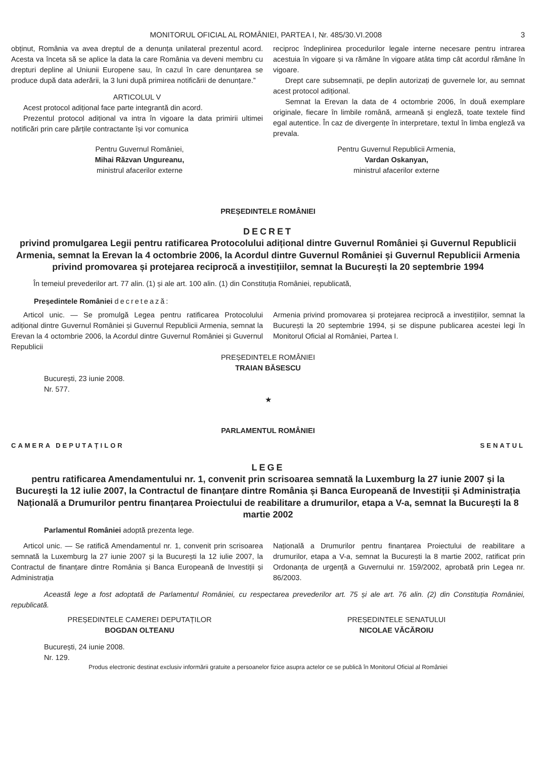MONITORUL OFICIAL AL ROMÂNIEI, PARTEA I, Nr. 485/30.VI.2008 3
obținut, România va avea dreptul de a denunța unilateral prezentul acord. Acesta va înceta să se aplice la data la care România va deveni membru cu drepturi depline al Uniunii Europene sau, în cazul în care denunțarea se produce după data aderării, la 3 luni după primirea notificării de denunțare.”
ARTICOLUL V
Acest protocol adițional face parte integrantă din acord.
Prezentul protocol adițional va intra în vigoare la data primirii ultimei notificări prin care părțile contractante își vor comunica
reciproc îndeplinirea procedurilor legale interne necesare pentru intrarea acestuia în vigoare și va rămâne în vigoare atâta timp cât acordul rămâne în vigoare.
Drept care subsemnații, pe deplin autorizați de guvernele lor, au semnat acest protocol adițional.
Semnat la Erevan la data de 4 octombrie 2006, în două exemplare originale, fiecare în limbile română, armeană și engleză, toate textele fiind egal autentice. În caz de divergențe în interpretare, textul în limba engleză va prevala.
Pentru Guvernul României,
Mihai Răzvan Ungureanu,
ministrul afacerilor externe
Pentru Guvernul Republicii Armenia,
Vardan Oskanyan,
ministrul afacerilor externe
PREȘEDINTELE ROMÂNIEI
DECRET
privind promulgarea Legii pentru ratificarea Protocolului adițional dintre Guvernul României și Guvernul Republicii Armenia, semnat la Erevan la 4 octombrie 2006, la Acordul dintre Guvernul României și Guvernul Republicii Armenia privind promovarea și protejarea reciprocă a investițiilor, semnat la București la 20 septembrie 1994
În temeiul prevederilor art. 77 alin. (1) și ale art. 100 alin. (1) din Constituția României, republicată,
Președintele României decretează:
Articol unic. — Se promulgă Legea pentru ratificarea Protocolului adițional dintre Guvernul României și Guvernul Republicii Armenia, semnat la Erevan la 4 octombrie 2006, la Acordul dintre Guvernul României și Guvernul Republicii
Armenia privind promovarea și protejarea reciprocă a investițiilor, semnat la București la 20 septembrie 1994, și se dispune publicarea acestei legi în Monitorul Oficial al României, Partea I.
PREȘEDINTELE ROMÂNIEI
TRAIAN BĂSESCU
București, 23 iunie 2008.
Nr. 577.
★
PARLAMENTUL ROMÂNIEI
CAMERA DEPUTAȚILOR SENATUL
LEGE
pentru ratificarea Amendamentului nr. 1, convenit prin scrisoarea semnată la Luxemburg la 27 iunie 2007 și la București la 12 iulie 2007, la Contractul de finanțare dintre România și Banca Europeană de Investiții și Administrația Națională a Drumurilor pentru finanțarea Proiectului de reabilitare a drumurilor, etapa a V-a, semnat la București la 8 martie 2002
Parlamentul României adoptă prezenta lege.
Articol unic. — Se ratifică Amendamentul nr. 1, convenit prin scrisoarea semnată la Luxemburg la 27 iunie 2007 și la București la 12 iulie 2007, la Contractul de finanțare dintre România și Banca Europeană de Investiții și Administrația
Națională a Drumurilor pentru finanțarea Proiectului de reabilitare a drumurilor, etapa a V-a, semnat la București la 8 martie 2002, ratificat prin Ordonanța de urgență a Guvernului nr. 159/2002, aprobată prin Legea nr. 86/2003.
Această lege a fost adoptată de Parlamentul României, cu respectarea prevederilor art. 75 și ale art. 76 alin. (2) din Constituția României, republicată.
PREȘEDINTELE CAMEREI DEPUTAȚILOR
BOGDAN OLTEANU
PREȘEDINTELE SENATULUI
NICOLAE VĂCĂROIU
București, 24 iunie 2008.
Nr. 129.
Produs electronic destinat exclusiv informării gratuite a persoanelor fizice asupra actelor ce se publică în Monitorul Oficial al României